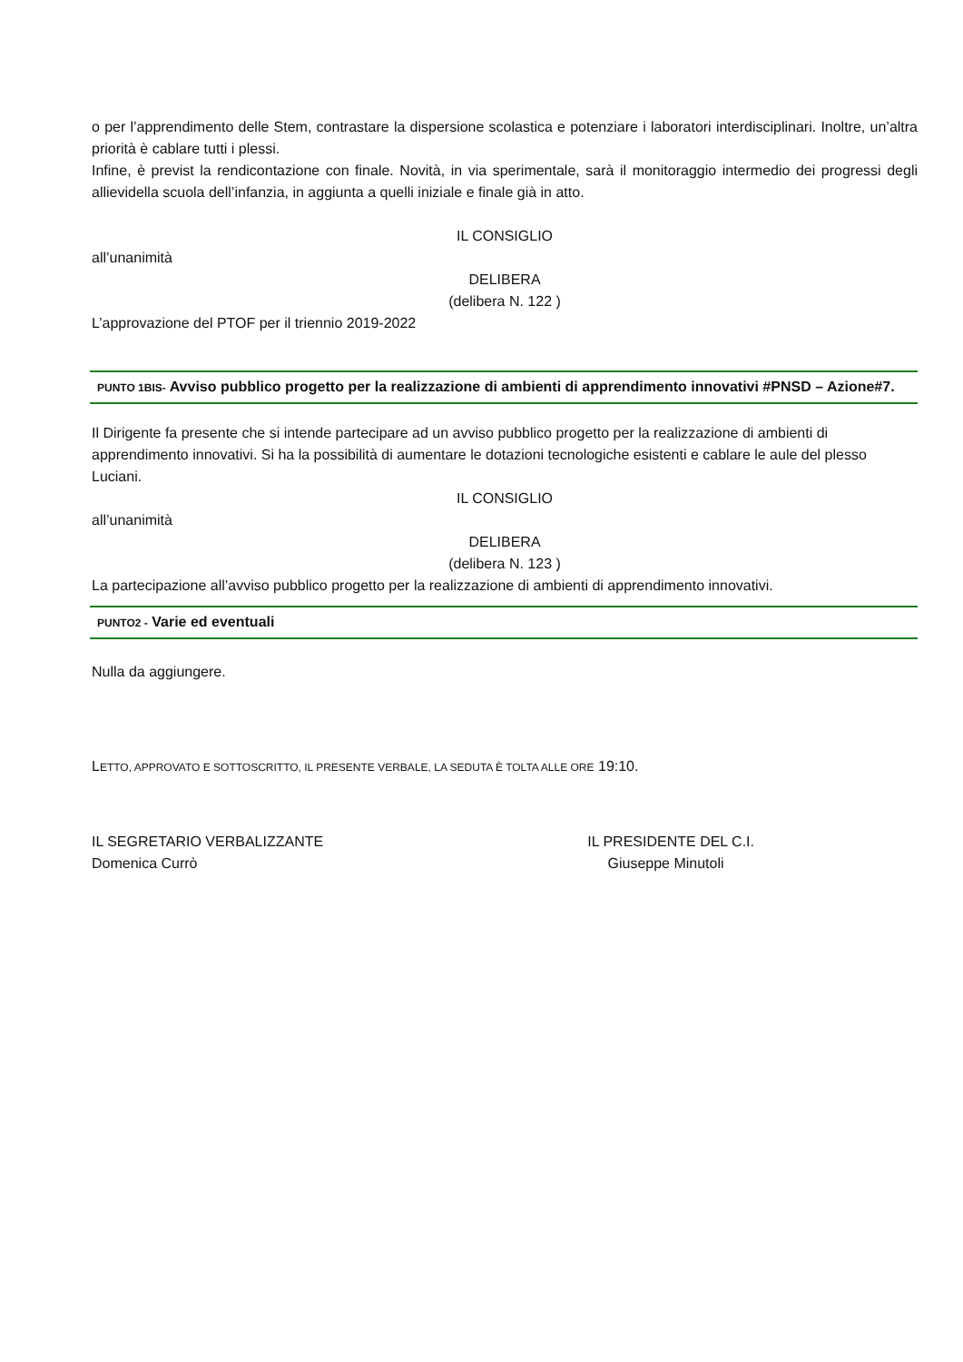o per l’apprendimento delle Stem, contrastare la dispersione scolastica e potenziare i laboratori interdisciplinari. Inoltre, un’altra priorità è cablare tutti i plessi.
Infine, è previst la rendicontazione con finale. Novità, in via sperimentale, sarà il monitoraggio intermedio dei progressi degli allievidella scuola dell’infanzia, in aggiunta a quelli iniziale e finale già in atto.
IL CONSIGLIO
all’unanimità
DELIBERA
(delibera N. 122 )
L’approvazione del PTOF per il triennio 2019-2022
PUNTO 1BIS- Avviso pubblico progetto per la realizzazione di ambienti di apprendimento innovativi #PNSD – Azione#7.
Il Dirigente fa presente che si intende partecipare ad un avviso pubblico progetto per la realizzazione di ambienti di apprendimento innovativi. Si ha la possibilità di aumentare le dotazioni tecnologiche esistenti e cablare le aule del plesso Luciani.
IL CONSIGLIO
all’unanimità
DELIBERA
(delibera N. 123 )
La partecipazione all’avviso pubblico progetto per la realizzazione di ambienti di apprendimento innovativi.
PUNTO2 - Varie ed eventuali
Nulla da aggiungere.
LETTO, APPROVATO E SOTTOSCRITTO, IL PRESENTE VERBALE, LA SEDUTA È TOLTA ALLE ORE 19:10.
IL SEGRETARIO VERBALIZZANTE
Domenica Currò
IL PRESIDENTE DEL C.I.
Giuseppe Minutoli